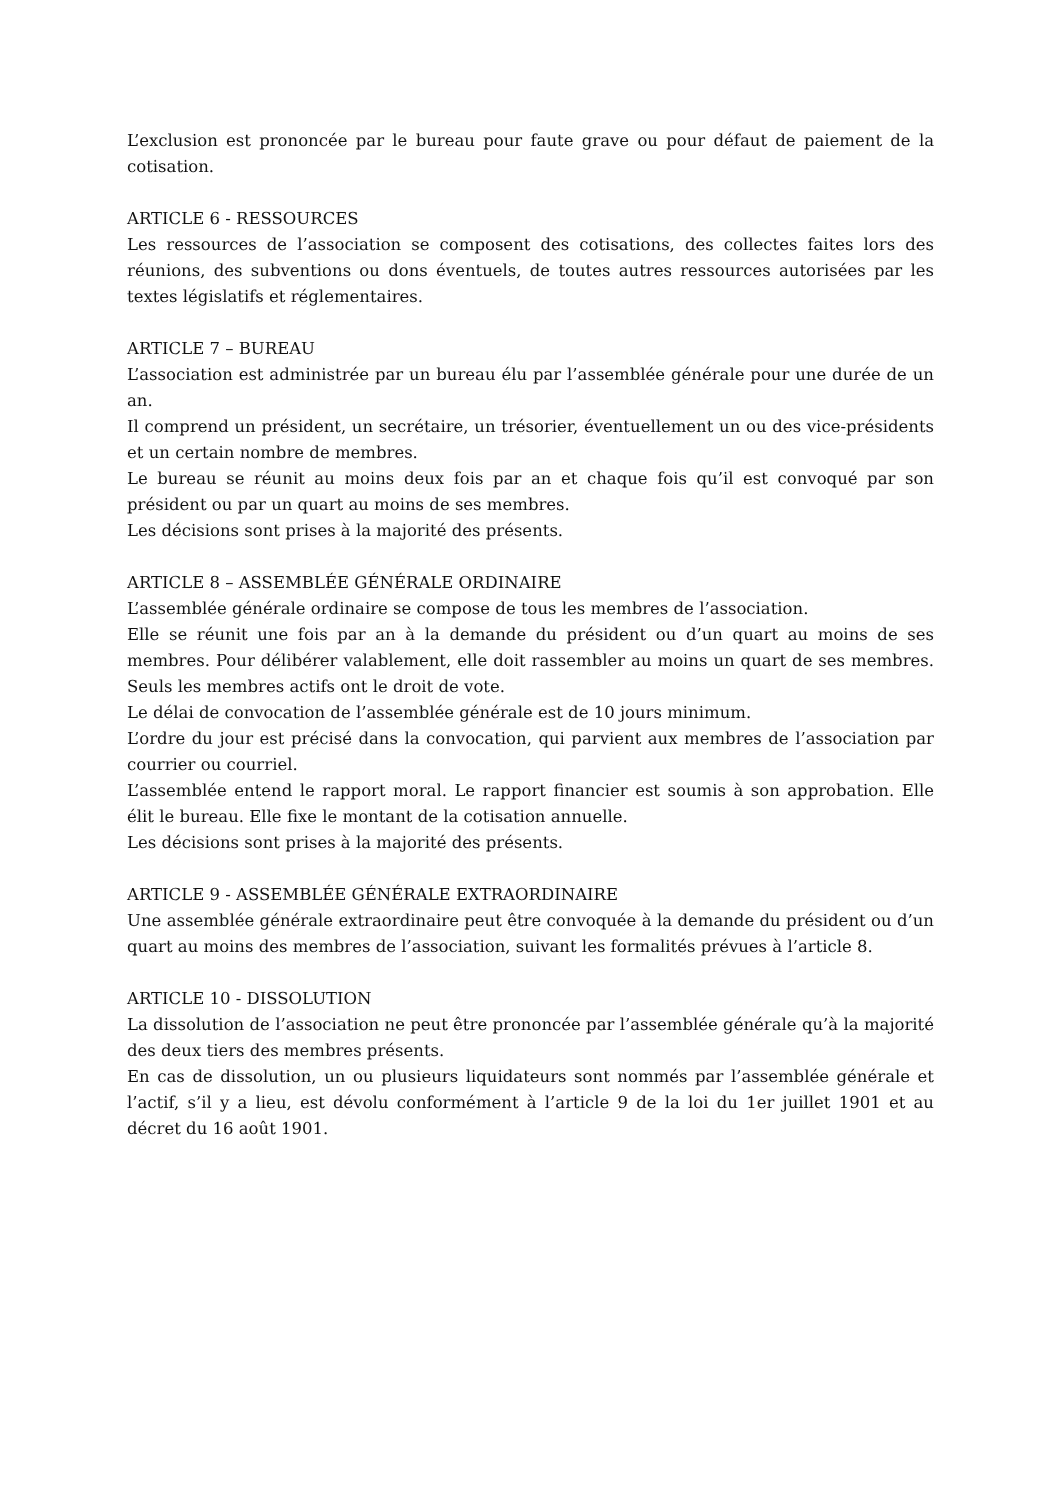L’exclusion est prononcée par le bureau pour faute grave ou pour défaut de paiement de la cotisation.
ARTICLE 6 - RESSOURCES
Les ressources de l’association se composent des cotisations, des collectes faites lors des réunions, des subventions ou dons éventuels, de toutes autres ressources autorisées par les textes législatifs et réglementaires.
ARTICLE 7 – BUREAU
L’association est administrée par un bureau élu par l’assemblée générale pour une durée de un an.
Il comprend un président, un secrétaire, un trésorier, éventuellement un ou des vice-présidents et un certain nombre de membres.
Le bureau se réunit au moins deux fois par an et chaque fois qu’il est convoqué par son président ou par un quart au moins de ses membres.
Les décisions sont prises à la majorité des présents.
ARTICLE 8 – ASSEMBLÉE GÉNÉRALE ORDINAIRE
L’assemblée générale ordinaire se compose de tous les membres de l’association.
Elle se réunit une fois par an à la demande du président ou d’un quart au moins de ses membres. Pour délibérer valablement, elle doit rassembler au moins un quart de ses membres. Seuls les membres actifs ont le droit de vote.
Le délai de convocation de l’assemblée générale est de 10 jours minimum.
L’ordre du jour est précisé dans la convocation, qui parvient aux membres de l’association par courrier ou courriel.
L’assemblée entend le rapport moral. Le rapport financier est soumis à son approbation. Elle élit le bureau. Elle fixe le montant de la cotisation annuelle.
Les décisions sont prises à la majorité des présents.
ARTICLE 9 - ASSEMBLÉE GÉNÉRALE EXTRAORDINAIRE
Une assemblée générale extraordinaire peut être convoquée à la demande du président ou d’un quart au moins des membres de l’association, suivant les formalités prévues à l’article 8.
ARTICLE 10 - DISSOLUTION
La dissolution de l’association ne peut être prononcée par l’assemblée générale qu’à la majorité des deux tiers des membres présents.
En cas de dissolution, un ou plusieurs liquidateurs sont nommés par l’assemblée générale et l’actif, s’il y a lieu, est dévolu conformément à l’article 9 de la loi du 1er juillet 1901 et au décret du 16 août 1901.